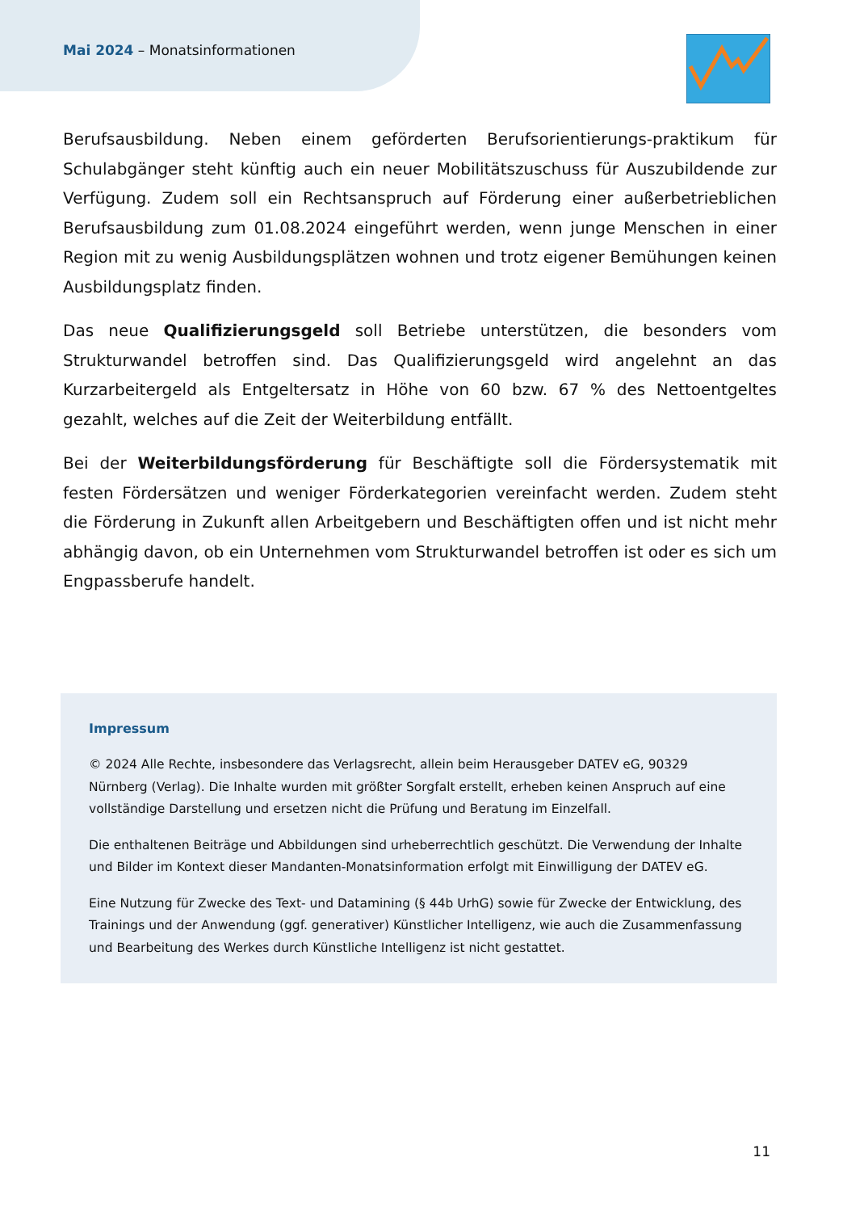Mai 2024 – Monatsinformationen
Berufsausbildung. Neben einem geförderten Berufsorientierungs-praktikum für Schulabgänger steht künftig auch ein neuer Mobilitätszuschuss für Auszubildende zur Verfügung. Zudem soll ein Rechtsanspruch auf Förderung einer außerbetrieblichen Berufsausbildung zum 01.08.2024 eingeführt werden, wenn junge Menschen in einer Region mit zu wenig Ausbildungsplätzen wohnen und trotz eigener Bemühungen keinen Ausbildungsplatz finden.
Das neue Qualifizierungsgeld soll Betriebe unterstützen, die besonders vom Strukturwandel betroffen sind. Das Qualifizierungsgeld wird angelehnt an das Kurzarbeitergeld als Entgeltersatz in Höhe von 60 bzw. 67 % des Nettoentgeltes gezahlt, welches auf die Zeit der Weiterbildung entfällt.
Bei der Weiterbildungsförderung für Beschäftigte soll die Fördersystematik mit festen Fördersätzen und weniger Förderkategorien vereinfacht werden. Zudem steht die Förderung in Zukunft allen Arbeitgebern und Beschäftigten offen und ist nicht mehr abhängig davon, ob ein Unternehmen vom Strukturwandel betroffen ist oder es sich um Engpassberufe handelt.
Impressum
© 2024 Alle Rechte, insbesondere das Verlagsrecht, allein beim Herausgeber DATEV eG, 90329 Nürnberg (Verlag). Die Inhalte wurden mit größter Sorgfalt erstellt, erheben keinen Anspruch auf eine vollständige Darstellung und ersetzen nicht die Prüfung und Beratung im Einzelfall.
Die enthaltenen Beiträge und Abbildungen sind urheberrechtlich geschützt. Die Verwendung der Inhalte und Bilder im Kontext dieser Mandanten-Monatsinformation erfolgt mit Einwilligung der DATEV eG.
Eine Nutzung für Zwecke des Text- und Datamining (§ 44b UrhG) sowie für Zwecke der Entwicklung, des Trainings und der Anwendung (ggf. generativer) Künstlicher Intelligenz, wie auch die Zusammenfassung und Bearbeitung des Werkes durch Künstliche Intelligenz ist nicht gestattet.
11